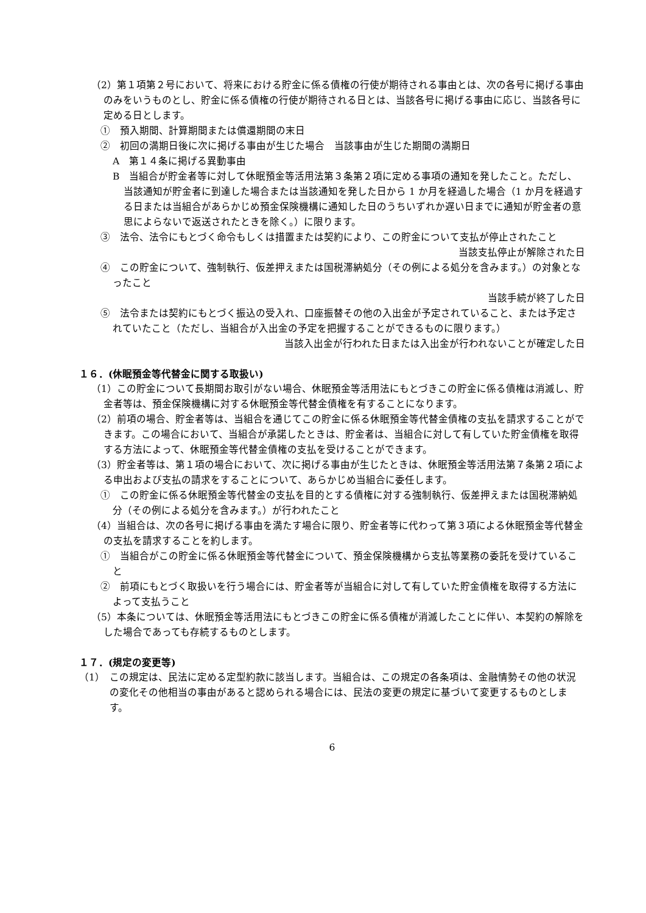（2）第１項第２号において、将来における貯金に係る債権の行使が期待される事由とは、次の各号に掲げる事由のみをいうものとし、貯金に係る債権の行使が期待される日とは、当該各号に掲げる事由に応じ、当該各号に定める日とします。
①　預入期間、計算期間または償還期間の末日
②　初回の満期日後に次に掲げる事由が生じた場合　当該事由が生じた期間の満期日
A　第１４条に掲げる異動事由
B　当組合が貯金者等に対して休眠預金等活用法第３条第２項に定める事項の通知を発したこと。ただし、当該通知が貯金者に到達した場合または当該通知を発した日から 1 か月を経過した場合（1 か月を経過する日または当組合があらかじめ預金保険機構に通知した日のうちいずれか遅い日までに通知が貯金者の意思によらないで返送されたときを除く。）に限ります。
③　法令、法令にもとづく命令もしくは措置または契約により、この貯金について支払が停止されたこと
当該支払停止が解除された日
④　この貯金について、強制執行、仮差押えまたは国税滞納処分（その例による処分を含みます。）の対象となったこと
当該手続が終了した日
⑤　法令または契約にもとづく振込の受入れ、口座振替その他の入出金が予定されていること、または予定されていたこと（ただし、当組合が入出金の予定を把握することができるものに限ります。）
当該入出金が行われた日または入出金が行われないことが確定した日
１６．(休眠預金等代替金に関する取扱い)
（1）この貯金について長期間お取引がない場合、休眠預金等活用法にもとづきこの貯金に係る債権は消滅し、貯金者等は、預金保険機構に対する休眠預金等代替金債権を有することになります。
（2）前項の場合、貯金者等は、当組合を通じてこの貯金に係る休眠預金等代替金債権の支払を請求することができます。この場合において、当組合が承諾したときは、貯金者は、当組合に対して有していた貯金債権を取得する方法によって、休眠預金等代替金債権の支払を受けることができます。
（3）貯金者等は、第１項の場合において、次に掲げる事由が生じたときは、休眠預金等活用法第７条第２項による申出および支払の請求をすることについて、あらかじめ当組合に委任します。
①　この貯金に係る休眠預金等代替金の支払を目的とする債権に対する強制執行、仮差押えまたは国税滞納処分（その例による処分を含みます。）が行われたこと
（4）当組合は、次の各号に掲げる事由を満たす場合に限り、貯金者等に代わって第３項による休眠預金等代替金の支払を請求することを約します。
①　当組合がこの貯金に係る休眠預金等代替金について、預金保険機構から支払等業務の委託を受けていること
②　前項にもとづく取扱いを行う場合には、貯金者等が当組合に対して有していた貯金債権を取得する方法によって支払うこと
（5）本条については、休眠預金等活用法にもとづきこの貯金に係る債権が消滅したことに伴い、本契約の解除をした場合であっても存続するものとします。
１７．(規定の変更等)
（1）　この規定は、民法に定める定型約款に該当します。当組合は、この規定の各条項は、金融情勢その他の状況の変化その他相当の事由があると認められる場合には、民法の変更の規定に基づいて変更するものとします。
6